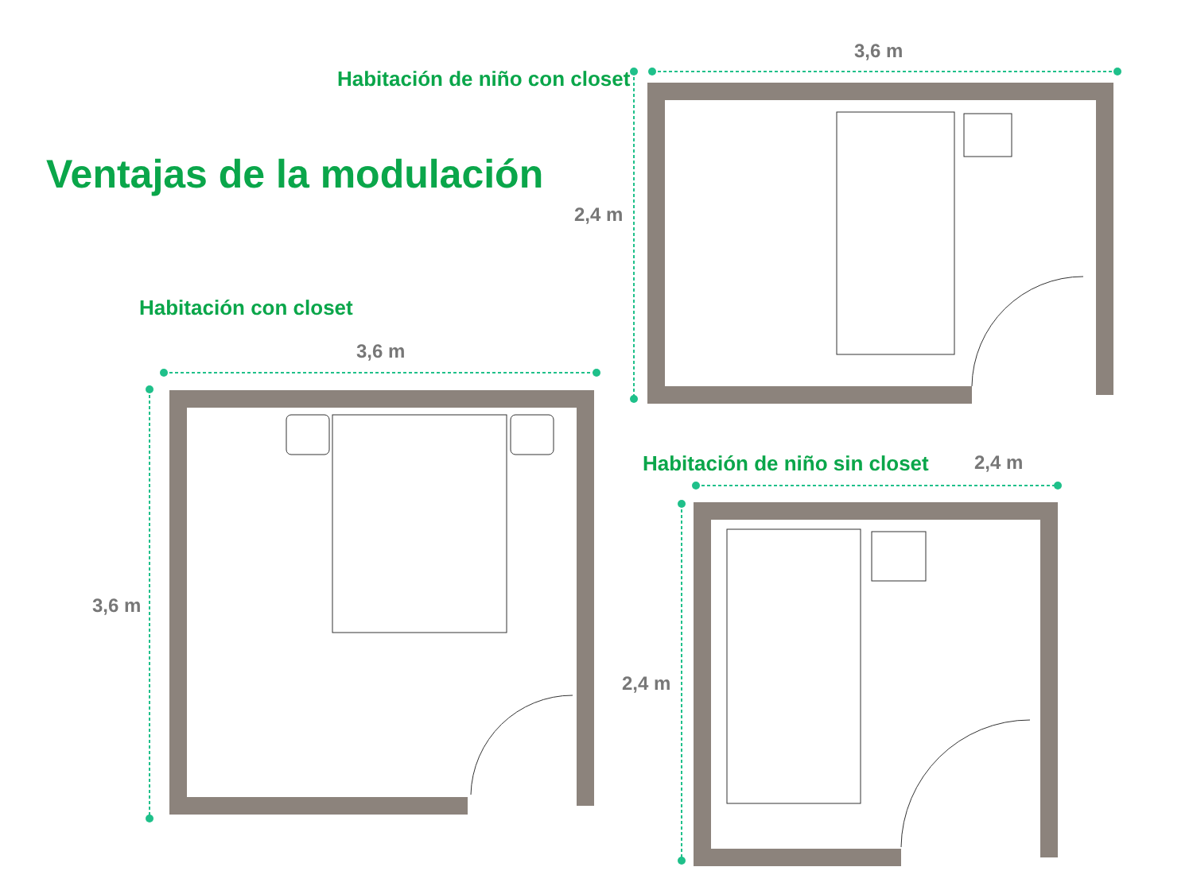Habitación de niño con closet
Ventajas de la modulación
Habitación con closet
Habitación de niño sin closet
3,6 m
2,4 m
3,6 m
3,6 m
2,4 m
2,4 m